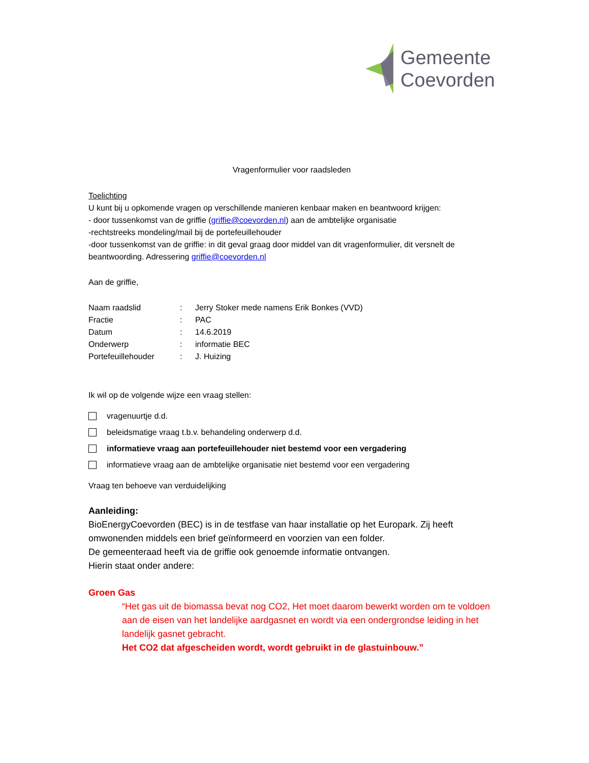Gemeente
Coevorden
Vragenformulier voor raadsleden
Toelichting
U kunt bij u opkomende vragen op verschillende manieren kenbaar maken en beantwoord krijgen:
- door tussenkomst van de griffie (griffie@coevorden.nl) aan de ambtelijke organisatie
-rechtstreeks mondeling/mail bij de portefeuillehouder
-door tussenkomst van de griffie: in dit geval graag door middel van dit vragenformulier, dit versnelt de beantwoording. Adressering griffie@coevorden.nl
Aan de griffie,
Naam raadslid: Jerry Stoker mede namens Erik Bonkes (VVD)
Fractie: PAC
Datum: 14.6.2019
Onderwerp: informatie BEC
Portefeuillehouder: J. Huizing
Ik wil op de volgende wijze een vraag stellen:
vragenuurtje d.d.
beleidsmatige vraag t.b.v. behandeling onderwerp d.d.
informatieve vraag aan portefeuillehouder niet bestemd voor een vergadering
informatieve vraag aan de ambtelijke organisatie niet bestemd voor een vergadering
Vraag ten behoeve van verduidelijking
Aanleiding:
BioEnergyCoevorden (BEC) is in de testfase van haar installatie op het Europark. Zij heeft omwonenden middels een brief geïnformeerd en voorzien van een folder.
De gemeenteraad heeft via de griffie ook genoemde informatie ontvangen.
Hierin staat onder andere:
Groen Gas
“Het gas uit de biomassa bevat nog CO2, Het moet daarom bewerkt worden om te voldoen aan de eisen van het landelijke aardgasnet en wordt via een ondergrondse leiding in het landelijk gasnet gebracht.
Het CO2 dat afgescheiden wordt, wordt gebruikt in de glastuinbouw.”